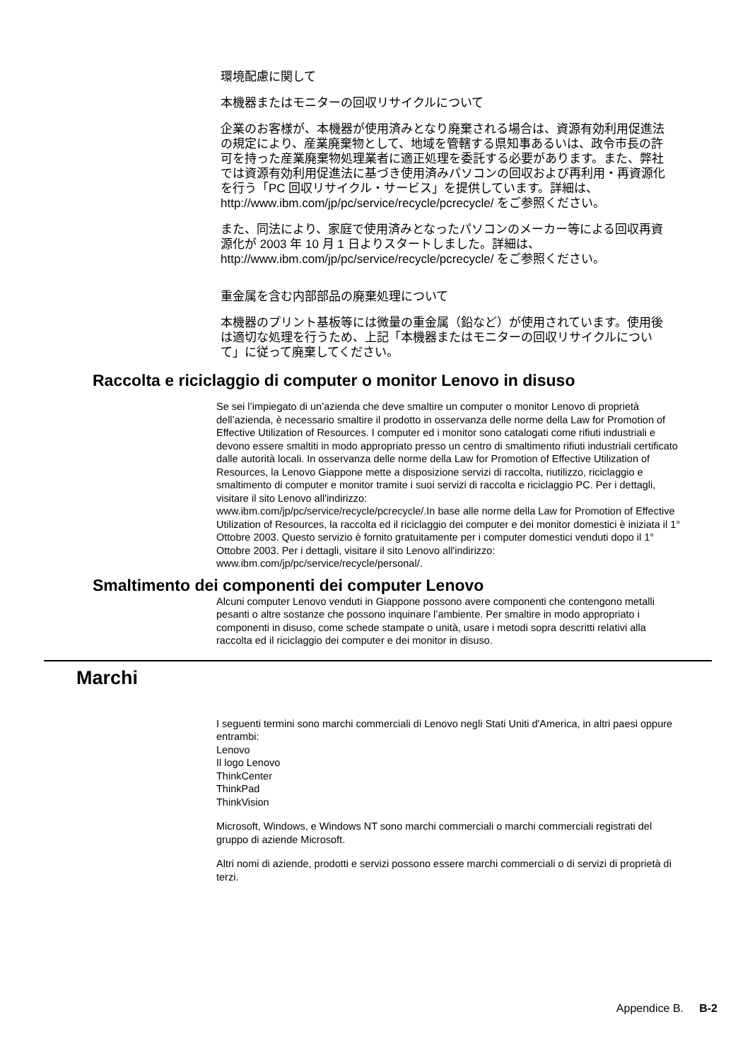環境配慮に関して
本機器またはモニターの回収リサイクルについて
企業のお客様が、本機器が使用済みとなり廃棄される場合は、資源有効利用促進法の規定により、産業廃棄物として、地域を管轄する県知事あるいは、政令市長の許可を持った産業廃棄物処理業者に適正処理を委託する必要があります。また、弊社では資源有効利用促進法に基づき使用済みパソコンの回収および再利用・再資源化を行う「PC 回収リサイクル・サービス」を提供しています。詳細は、http://www.ibm.com/jp/pc/service/recycle/pcrecycle/ をご参照ください。
また、同法により、家庭で使用済みとなったパソコンのメーカー等による回収再資源化が 2003 年 10 月 1 日よりスタートしました。詳細は、http://www.ibm.com/jp/pc/service/recycle/pcrecycle/ をご参照ください。
重金属を含む内部部品の廃棄処理について
本機器のプリント基板等には微量の重金属（鉛など）が使用されています。使用後は適切な処理を行うため、上記「本機器またはモニターの回収リサイクルについて」に従って廃棄してください。
Raccolta e riciclaggio di computer o monitor Lenovo in disuso
Se sei l’impiegato di un’azienda che deve smaltire un computer o monitor Lenovo di proprietà dell’azienda, è necessario smaltire il prodotto in osservanza delle norme della Law for Promotion of Effective Utilization of Resources. I computer ed i monitor sono catalogati come rifiuti industriali e devono essere smaltiti in modo appropriato presso un centro di smaltimento rifiuti industriali certificato dalle autorità locali. In osservanza delle norme della Law for Promotion of Effective Utilization of Resources, la Lenovo Giappone mette a disposizione servizi di raccolta, riutilizzo, riciclaggio e smaltimento di computer e monitor tramite i suoi servizi di raccolta e riciclaggio PC. Per i dettagli, visitare il sito Lenovo all'indirizzo:
www.ibm.com/jp/pc/service/recycle/pcrecycle/.In base alle norme della Law for Promotion of Effective Utilization of Resources, la raccolta ed il riciclaggio dei computer e dei monitor domestici è iniziata il 1° Ottobre 2003. Questo servizio è fornito gratuitamente per i computer domestici venduti dopo il 1° Ottobre 2003. Per i dettagli, visitare il sito Lenovo all'indirizzo:
www.ibm.com/jp/pc/service/recycle/personal/.
Smaltimento dei componenti dei computer Lenovo
Alcuni computer Lenovo venduti in Giappone possono avere componenti che contengono metalli pesanti o altre sostanze che possono inquinare l’ambiente. Per smaltire in modo appropriato i componenti in disuso, come schede stampate o unità, usare i metodi sopra descritti relativi alla raccolta ed il riciclaggio dei computer e dei monitor in disuso.
Marchi
I seguenti termini sono marchi commerciali di Lenovo negli Stati Uniti d'America, in altri paesi oppure entrambi:
Lenovo
Il logo Lenovo
ThinkCenter
ThinkPad
ThinkVision
Microsoft, Windows, e Windows NT sono marchi commerciali o marchi commerciali registrati del gruppo di aziende Microsoft.
Altri nomi di aziende, prodotti e servizi possono essere marchi commerciali o di servizi di proprietà di terzi.
Appendice B. B-2